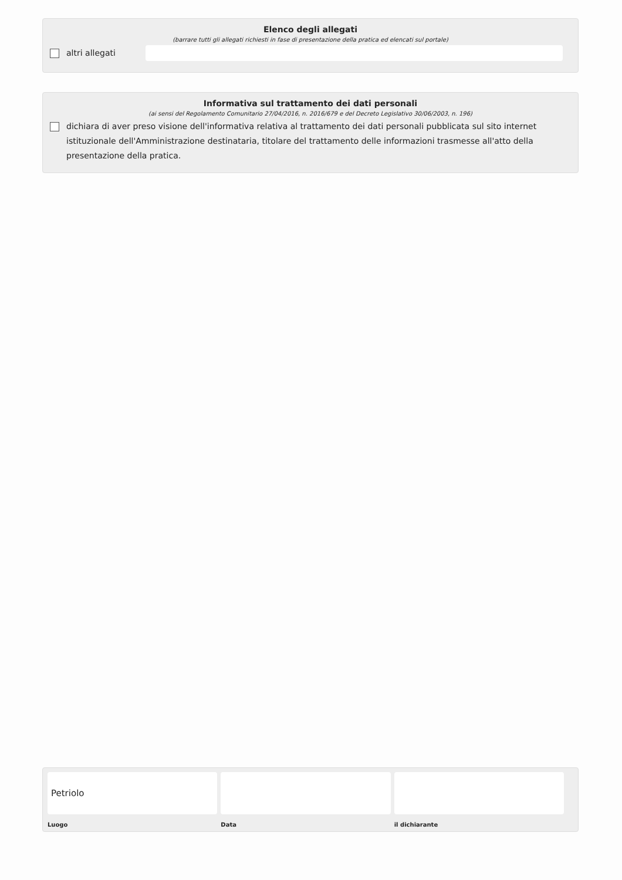Elenco degli allegati
(barrare tutti gli allegati richiesti in fase di presentazione della pratica ed elencati sul portale)
altri allegati
Informativa sul trattamento dei dati personali
(ai sensi del Regolamento Comunitario 27/04/2016, n. 2016/679 e del Decreto Legislativo 30/06/2003, n. 196)
dichiara di aver preso visione dell'informativa relativa al trattamento dei dati personali pubblicata sul sito internet istituzionale dell'Amministrazione destinataria, titolare del trattamento delle informazioni trasmesse all'atto della presentazione della pratica.
Petriolo
Luogo
Data il dichiarante